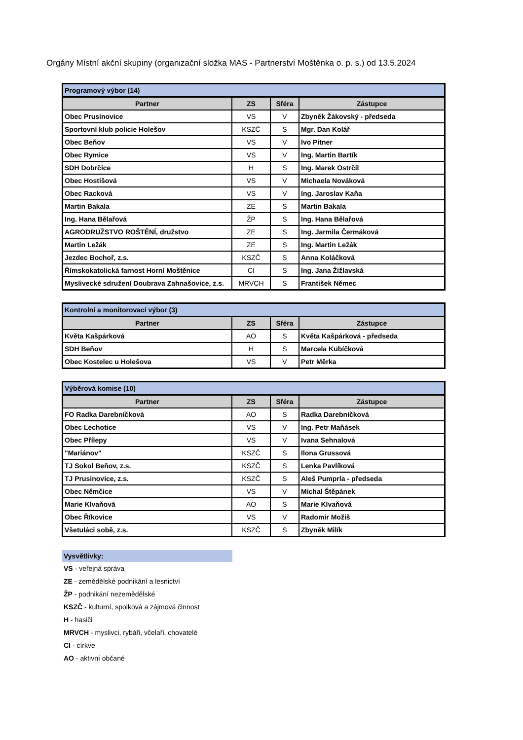Orgány Místní akční skupiny (organizační složka MAS - Partnerství Moštěnka o. p. s.) od 13.5.2024
| Programový výbor (14) | | | |
| Partner | ZS | Sféra | Zástupce |
| Obec Prusinovice | VS | V | Zbyněk Žákovský - předseda |
| Sportovní klub policie Holešov | KSZČ | S | Mgr. Dan Kolář |
| Obec Beňov | VS | V | Ivo Pitner |
| Obec Rymice | VS | V | Ing. Martin Bartík |
| SDH Dobrčice | H | S | Ing. Marek Ostrčil |
| Obec Hostišová | VS | V | Michaela Nováková |
| Obec Racková | VS | V | Ing. Jaroslav Kaňa |
| Martin Bakala | ZE | S | Martin Bakala |
| Ing. Hana Bělařová | ŽP | S | Ing. Hana Bělařová |
| AGRODRUŽSTVO ROŠTĚNÍ, družstvo | ZE | S | Ing. Jarmila Čermáková |
| Martin Ležák | ZE | S | Ing. Martin Ležák |
| Jezdec Bochoř, z.s. | KSZČ | S | Anna Koláčková |
| Římskokatolická farnost Horní Moštěnice | CI | S | Ing. Jana Žižlavská |
| Myslivecké sdružení Doubrava Zahnašovice, z.s. | MRVCH | S | František Němec |
| Kontrolní a monitorovací výbor (3) | | | |
| Partner | ZS | Sféra | Zástupce |
| Květa Kašpárková | AO | S | Květa Kašpárková - předseda |
| SDH Beňov | H | S | Marcela Kubíčková |
| Obec Kostelec u Holešova | VS | V | Petr Měrka |
| Výběrová komise (10) | | | |
| Partner | ZS | Sféra | Zástupce |
| FO Radka Darebníčková | AO | S | Radka Darebníčková |
| Obec Lechotice | VS | V | Ing. Petr Maňásek |
| Obec Přílepy | VS | V | Ivana Sehnalová |
| "Mariánov" | KSZČ | S | Ilona Grussová |
| TJ Sokol Beňov, z.s. | KSZČ | S | Lenka Pavlíková |
| TJ Prusinovice, z.s. | KSZČ | S | Aleš Pumprla - předseda |
| Obec Němčice | VS | V | Michal Štěpánek |
| Marie Klvaňová | AO | S | Marie Klvaňová |
| Obec Říkovice | VS | V | Radomir Možiš |
| Všetuláci sobě, z.s. | KSZČ | S | Zbyněk Milík |
Vysvětlivky:
VS - veřejná správa
ZE - zemědělské podnikání a lesnictví
ŽP - podnikání nezemědělské
KSZČ - kulturní, spolková a zájmová činnost
H - hasiči
MRVCH - myslivci, rybáři, včelaři, chovatelé
CI - církve
AO - aktivní občané